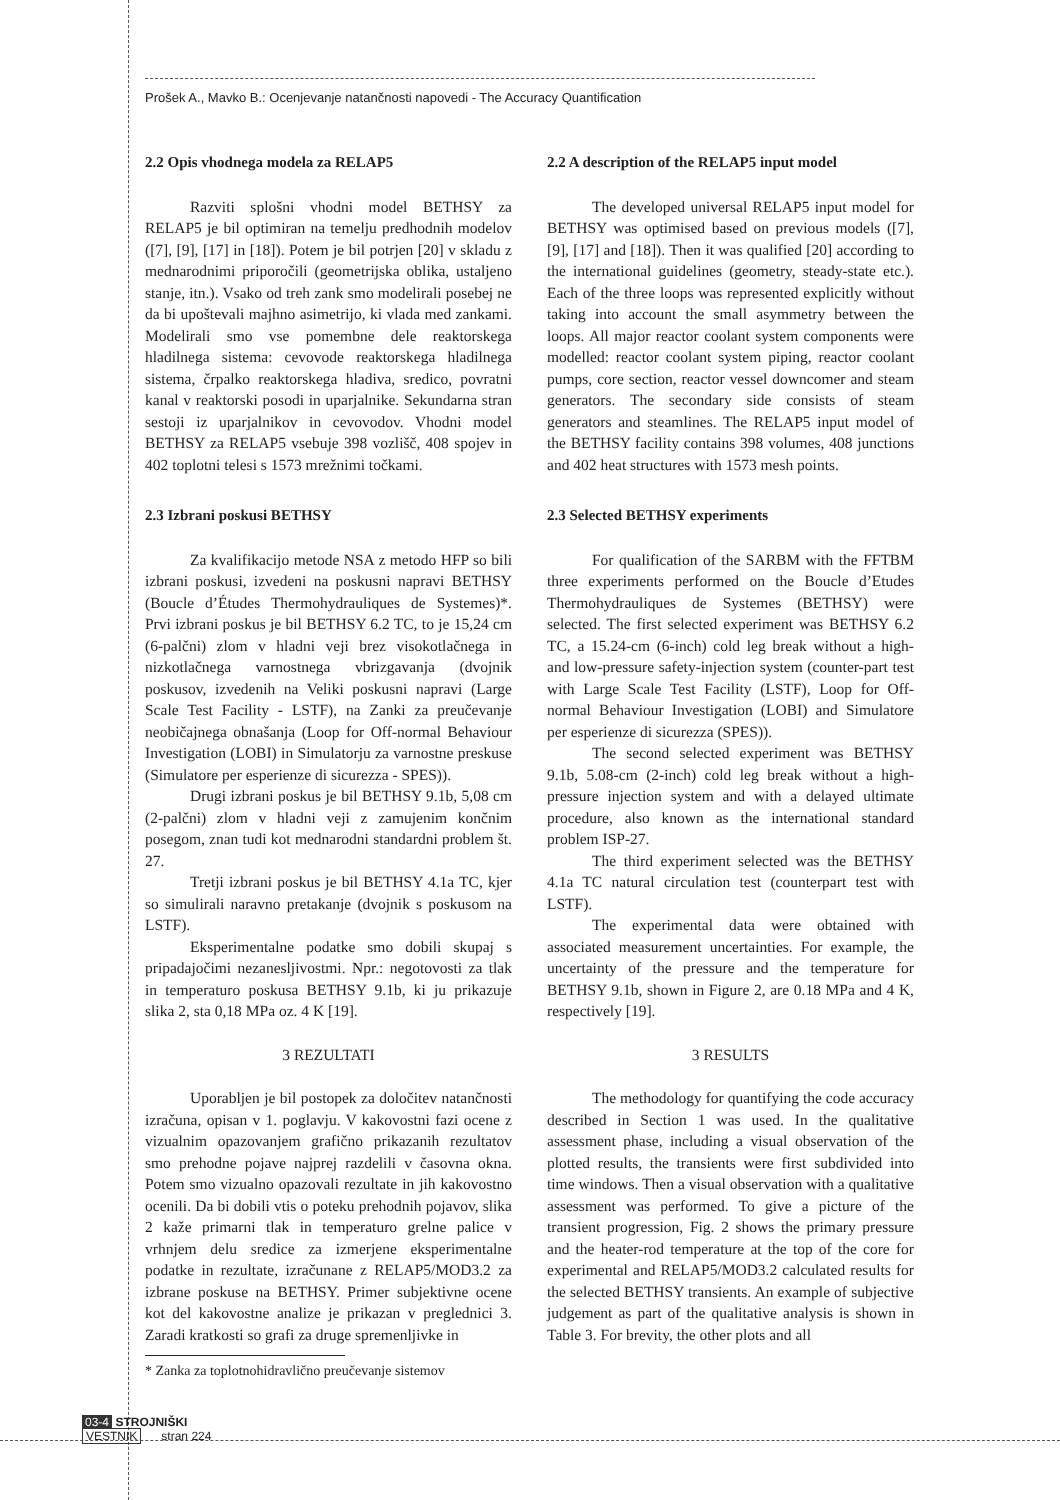Prošek A., Mavko B.: Ocenjevanje natančnosti napovedi - The Accuracy Quantification
2.2 Opis vhodnega modela za RELAP5
Razviti splošni vhodni model BETHSY za RELAP5 je bil optimiran na temelju predhodnih modelov ([7], [9], [17] in [18]). Potem je bil potrjen [20] v skladu z mednarodnimi priporočili (geometrijska oblika, ustaljeno stanje, itn.). Vsako od treh zank smo modelirali posebej ne da bi upoštevali majhno asimetrijo, ki vlada med zankami. Modelirali smo vse pomembne dele reaktorskega hladilnega sistema: cevovode reaktorskega hladilnega sistema, črpalko reaktorskega hladiva, sredico, povratni kanal v reaktorski posodi in uparjalnike. Sekundarna stran sestoji iz uparjalnikov in cevovodov. Vhodni model BETHSY za RELAP5 vsebuje 398 vozlišč, 408 spojev in 402 toplotni telesi s 1573 mrežnimi točkami.
2.3 Izbrani poskusi BETHSY
Za kvalifikacijo metode NSA z metodo HFP so bili izbrani poskusi, izvedeni na poskusni napravi BETHSY (Boucle d’Études Thermohydrauliques de Systemes)*. Prvi izbrani poskus je bil BETHSY 6.2 TC, to je 15,24 cm (6-palčni) zlom v hladni veji brez visokotlačnega in nizkotlačnega varnostnega vbrizgavanja (dvojnik poskusov, izvedenih na Veliki poskusni napravi (Large Scale Test Facility - LSTF), na Zanki za preučevanje neobičajnega obnašanja (Loop for Off-normal Behaviour Investigation (LOBI) in Simulatorju za varnostne preskuse (Simulatore per esperienze di sicurezza - SPES)).
Drugi izbrani poskus je bil BETHSY 9.1b, 5,08 cm (2-palčni) zlom v hladni veji z zamujenim končnim posegom, znan tudi kot mednarodni standardni problem št. 27.
Tretji izbrani poskus je bil BETHSY 4.1a TC, kjer so simulirali naravno pretakanje (dvojnik s poskusom na LSTF).
Eksperimentalne podatke smo dobili skupaj s pripadajočimi nezanesljivostmi. Npr.: negotovosti za tlak in temperaturo poskusa BETHSY 9.1b, ki ju prikazuje slika 2, sta 0,18 MPa oz. 4 K [19].
3 REZULTATI
Uporabljen je bil postopek za določitev natančnosti izračuna, opisan v 1. poglavju. V kakovostni fazi ocene z vizualnim opazovanjem grafično prikazanih rezultatov smo prehodne pojave najprej razdelili v časovna okna. Potem smo vizualno opazovali rezultate in jih kakovostno ocenili. Da bi dobili vtis o poteku prehodnih pojavov, slika 2 kaže primarni tlak in temperaturo grelne palice v vrhnjem delu sredice za izmerjene eksperimentalne podatke in rezultate, izračunane z RELAP5/MOD3.2 za izbrane poskuse na BETHSY. Primer subjektivne ocene kot del kakovostne analize je prikazan v preglednici 3. Zaradi kratkosti so grafi za druge spremenljivke in
* Zanka za toplotnohidravlično preučevanje sistemov
2.2 A description of the RELAP5 input model
The developed universal RELAP5 input model for BETHSY was optimised based on previous models ([7], [9], [17] and [18]). Then it was qualified [20] according to the international guidelines (geometry, steady-state etc.). Each of the three loops was represented explicitly without taking into account the small asymmetry between the loops. All major reactor coolant system components were modelled: reactor coolant system piping, reactor coolant pumps, core section, reactor vessel downcomer and steam generators. The secondary side consists of steam generators and steamlines. The RELAP5 input model of the BETHSY facility contains 398 volumes, 408 junctions and 402 heat structures with 1573 mesh points.
2.3 Selected BETHSY experiments
For qualification of the SARBM with the FFTBM three experiments performed on the Boucle d’Etudes Thermohydrauliques de Systemes (BETHSY) were selected. The first selected experiment was BETHSY 6.2 TC, a 15.24-cm (6-inch) cold leg break without a high- and low-pressure safety-injection system (counter-part test with Large Scale Test Facility (LSTF), Loop for Off-normal Behaviour Investigation (LOBI) and Simulatore per esperienze di sicurezza (SPES)).
The second selected experiment was BETHSY 9.1b, 5.08-cm (2-inch) cold leg break without a high-pressure injection system and with a delayed ultimate procedure, also known as the international standard problem ISP-27.
The third experiment selected was the BETHSY 4.1a TC natural circulation test (counterpart test with LSTF).
The experimental data were obtained with associated measurement uncertainties. For example, the uncertainty of the pressure and the temperature for BETHSY 9.1b, shown in Figure 2, are 0.18 MPa and 4 K, respectively [19].
3 RESULTS
The methodology for quantifying the code accuracy described in Section 1 was used. In the qualitative assessment phase, including a visual observation of the plotted results, the transients were first subdivided into time windows. Then a visual observation with a qualitative assessment was performed. To give a picture of the transient progression, Fig. 2 shows the primary pressure and the heater-rod temperature at the top of the core for experimental and RELAP5/MOD3.2 calculated results for the selected BETHSY transients. An example of subjective judgement as part of the qualitative analysis is shown in Table 3. For brevity, the other plots and all
03-4 STROJNIŠKI
VESTNIK stran 224